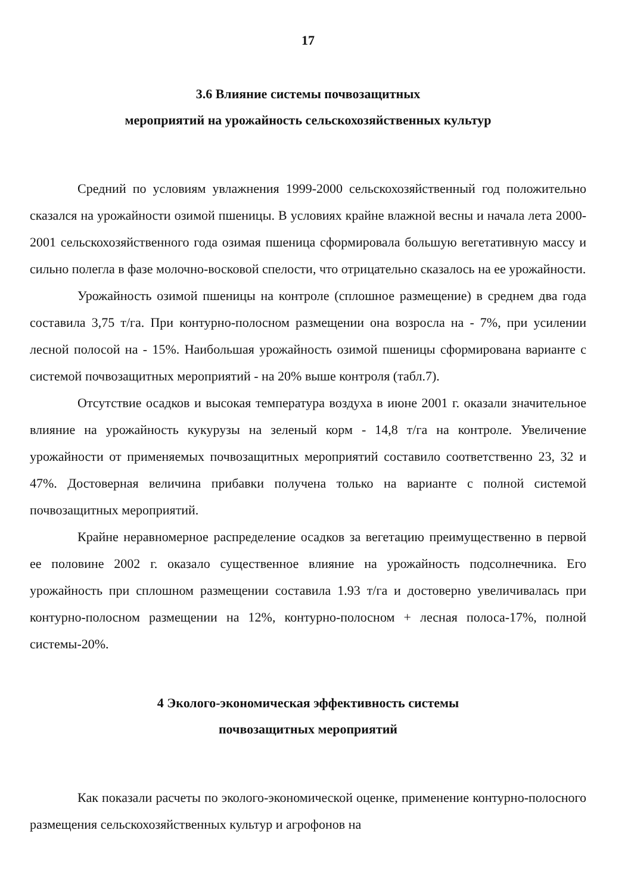17
3.6 Влияние системы почвозащитных
мероприятий на урожайность сельскохозяйственных культур
Средний по условиям увлажнения 1999-2000 сельскохозяйственный год положительно сказался на урожайности озимой пшеницы. В условиях крайне влажной весны и начала лета 2000-2001 сельскохозяйственного года озимая пшеница сформировала большую вегетативную массу и сильно полегла в фазе молочно-восковой спелости, что отрицательно сказалось на ее урожайности.
Урожайность озимой пшеницы на контроле (сплошное размещение) в среднем два года составила 3,75 т/га. При контурно-полосном размещении она возросла на - 7%, при усилении лесной полосой на - 15%. Наибольшая урожайность озимой пшеницы сформирована варианте с системой почвозащитных мероприятий - на 20% выше контроля (табл.7).
Отсутствие осадков и высокая температура воздуха в июне 2001 г. оказали значительное влияние на урожайность кукурузы на зеленый корм - 14,8 т/га на контроле. Увеличение урожайности от применяемых почвозащитных мероприятий составило соответственно 23, 32 и 47%. Достоверная величина прибавки получена только на варианте с полной системой почвозащитных мероприятий.
Крайне неравномерное распределение осадков за вегетацию преимущественно в первой ее половине 2002 г. оказало существенное влияние на урожайность подсолнечника. Его урожайность при сплошном размещении составила 1.93 т/га и достоверно увеличивалась при контурно-полосном размещении на 12%, контурно-полосном + лесная полоса-17%, полной системы-20%.
4 Эколого-экономическая эффективность системы
почвозащитных мероприятий
Как показали расчеты по эколого-экономической оценке, применение контурно-полосного размещения сельскохозяйственных культур и агрофонов на